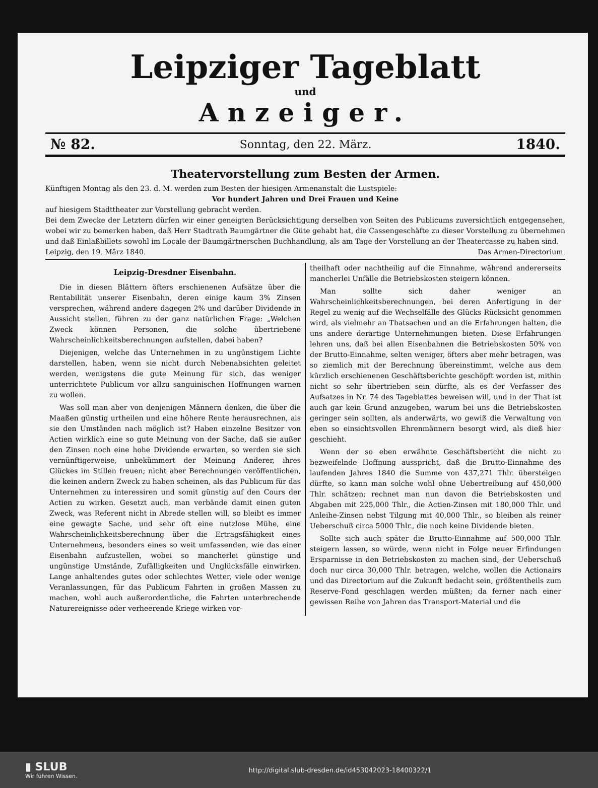Leipziger Tageblatt
und
Anzeiger.
№ 82. Sonntag, den 22. März. 1840.
Theatervorstellung zum Besten der Armen.
Künftigen Montag als den 23. d. M. werden zum Besten der hiesigen Armenanstalt die Lustspiele:
Vor hundert Jahren und Drei Frauen und Keine
auf hiesigem Stadttheater zur Vorstellung gebracht werden.
Bei dem Zwecke der Letztern dürfen wir einer geneigten Berücksichtigung derselben von Seiten des Publicums zuversichtlich entgegensehen, wobei wir zu bemerken haben, daß Herr Stadtrath Baumgärtner die Güte gehabt hat, die Cassengeschäfte zu dieser Vorstellung zu übernehmen und daß Einlaßbillets sowohl im Locale der Baumgärtnerschen Buchhandlung, als am Tage der Vorstellung an der Theatercasse zu haben sind.
Leipzig, den 19. März 1840. Das Armen-Directorium.
Leipzig-Dresdner Eisenbahn.
Die in diesen Blättern öfters erschienenen Aufsätze über die Rentabilität unserer Eisenbahn, deren einige kaum 3% Zinsen versprechen, während andere dagegen 2% und darüber Dividende in Aussicht stellen, führen zu der ganz natürlichen Frage: „Welchen Zweck können Personen, die solche übertriebene Wahrscheinlichkeitsberechnungen aufstellen, dabei haben?
Diejenigen, welche das Unternehmen in zu ungünstigem Lichte darstellen, haben, wenn sie nicht durch Nebenabsichten geleitet werden, wenigstens die gute Meinung für sich, das weniger unterrichtete Publicum vor allzu sanguinischen Hoffnungen warnen zu wollen.
Was soll man aber von denjenigen Männern denken, die über die Maaßen günstig urtheilen und eine höhere Rente herausrechnen, als sie den Umständen nach möglich ist? Haben einzelne Besitzer von Actien wirklich eine so gute Meinung von der Sache, daß sie außer den Zinsen noch eine hohe Dividende erwarten, so werden sie sich vernünftigerweise, unbekümmert der Meinung Anderer, ihres Glückes im Stillen freuen; nicht aber Berechnungen veröffentlichen, die keinen andern Zweck zu haben scheinen, als das Publicum für das Unternehmen zu interessiren und somit günstig auf den Cours der Actien zu wirken. Gesetzt auch, man verbände damit einen guten Zweck, was Referent nicht in Abrede stellen will, so bleibt es immer eine gewagte Sache, und sehr oft eine nutzlose Mühe, eine Wahrscheinlichkeitsberechnung über die Ertragsfähigkeit eines Unternehmens, besonders eines so weit umfassenden, wie das einer Eisenbahn aufzustellen, wobei so mancherlei günstige und ungünstige Umstände, Zufälligkeiten und Unglücksfälle einwirken. Lange anhaltendes gutes oder schlechtes Wetter, viele oder wenige Veranlassungen, für das Publicum Fahrten in großen Massen zu machen, wohl auch außerordentliche, die Fahrten unterbrechende Naturereignisse oder verheerende Kriege wirken vor-
theilhaft oder nachtheilig auf die Einnahme, während andererseits mancherlei Unfälle die Betriebskosten steigern können.
Man sollte sich daher weniger an Wahrscheinlichkeitsberechnungen, bei deren Anfertigung in der Regel zu wenig auf die Wechselfälle des Glücks Rücksicht genommen wird, als vielmehr an Thatsachen und an die Erfahrungen halten, die uns andere derartige Unternehmungen bieten. Diese Erfahrungen lehren uns, daß bei allen Eisenbahnen die Betriebskosten 50% von der Brutto-Einnahme, selten weniger, öfters aber mehr betragen, was so ziemlich mit der Berechnung übereinstimmt, welche aus dem kürzlich erschienenen Geschäftsberichte geschöpft worden ist, mithin nicht so sehr übertrieben sein dürfte, als es der Verfasser des Aufsatzes in Nr. 74 des Tageblattes beweisen will, und in der That ist auch gar kein Grund anzugeben, warum bei uns die Betriebskosten geringer sein sollten, als anderwärts, wo gewiß die Verwaltung von eben so einsichtsvollen Ehrenmännern besorgt wird, als dieß hier geschieht.
Wenn der so eben erwähnte Geschäftsbericht die nicht zu bezweifelnde Hoffnung ausspricht, daß die Brutto-Einnahme des laufenden Jahres 1840 die Summe von 437,271 Thlr. übersteigen dürfte, so kann man solche wohl ohne Uebertreibung auf 450,000 Thlr. schätzen; rechnet man nun davon die Betriebskosten und Abgaben mit 225,000 Thlr., die Actien-Zinsen mit 180,000 Thlr. und Anleihe-Zinsen nebst Tilgung mit 40,000 Thlr., so bleiben als reiner Ueberschuß circa 5000 Thlr., die noch keine Dividende bieten.
Sollte sich auch später die Brutto-Einnahme auf 500,000 Thlr. steigern lassen, so würde, wenn nicht in Folge neuer Erfindungen Ersparnisse in den Betriebskosten zu machen sind, der Ueberschuß doch nur circa 30,000 Thlr. betragen, welche, wollen die Actionairs und das Directorium auf die Zukunft bedacht sein, größtentheils zum Reserve-Fond geschlagen werden müßten; da ferner nach einer gewissen Reihe von Jahren das Transport-Material und die
▮ SLUB
Wir führen Wissen.
http://digital.slub-dresden.de/id453042023-18400322/1